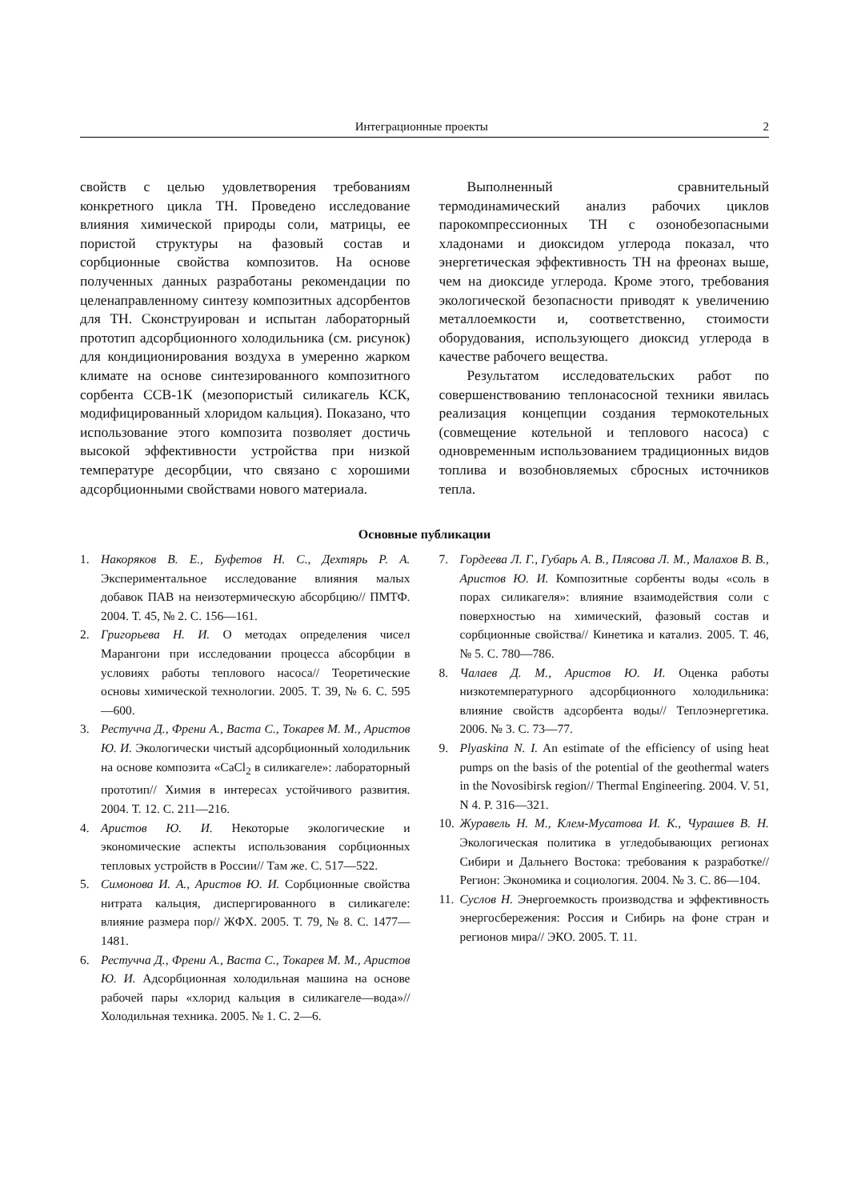Интеграционные проекты 2
свойств с целью удовлетворения требованиям конкретного цикла ТН. Проведено исследование влияния химической природы соли, матрицы, ее пористой структуры на фазовый состав и сорбционные свойства композитов. На основе полученных данных разработаны рекомендации по целенаправленному синтезу композитных адсорбентов для ТН. Сконструирован и испытан лабораторный прототип адсорбционного холодильника (см. рисунок) для кондиционирования воздуха в умеренно жарком климате на основе синтезированного композитного сорбента ССВ-1К (мезопористый силикагель КСК, модифицированный хлоридом кальция). Показано, что использование этого композита позволяет достичь высокой эффективности устройства при низкой температуре десорбции, что связано с хорошими адсорбционными свойствами нового материала.
Выполненный сравнительный термодинамический анализ рабочих циклов парокомпрессионных ТН с озонобезопасными хладонами и диоксидом углерода показал, что энергетическая эффективность ТН на фреонах выше, чем на диоксиде углерода. Кроме этого, требования экологической безопасности приводят к увеличению металлоемкости и, соответственно, стоимости оборудования, использующего диоксид углерода в качестве рабочего вещества.
Результатом исследовательских работ по совершенствованию теплонасосной техники явилась реализация концепции создания термокотельных (совмещение котельной и теплового насоса) с одновременным использованием традиционных видов топлива и возобновляемых сбросных источников тепла.
Основные публикации
1. Накоряков В. Е., Буфетов Н. С., Дехтярь Р. А. Экспериментальное исследование влияния малых добавок ПАВ на неизотермическую абсорбцию// ПМТФ. 2004. Т. 45, № 2. С. 156—161.
2. Григорьева Н. И. О методах определения чисел Марангони при исследовании процесса абсорбции в условиях работы теплового насоса// Теоретические основы химической технологии. 2005. Т. 39, № 6. С. 595—600.
3. Рестучча Д., Френи А., Васта С., Токарев М. М., Аристов Ю. И. Экологически чистый адсорбционный холодильник на основе композита «CaCl<sub>2</sub> в силикагеле»: лабораторный прототип// Химия в интересах устойчивого развития. 2004. Т. 12. С. 211—216.
4. Аристов Ю. И. Некоторые экологические и экономические аспекты использования сорбционных тепловых устройств в России// Там же. С. 517—522.
5. Симонова И. А., Аристов Ю. И. Сорбционные свойства нитрата кальция, диспергированного в силикагеле: влияние размера пор// ЖФХ. 2005. Т. 79, № 8. С. 1477—1481.
6. Рестучча Д., Френи А., Васта С., Токарев М. М., Аристов Ю. И. Адсорбционная холодильная машина на основе рабочей пары «хлорид кальция в силикагеле—вода»// Холодильная техника. 2005. № 1. С. 2—6.
7. Гордеева Л. Г., Губарь А. В., Плясова Л. М., Малахов В. В., Аристов Ю. И. Композитные сорбенты воды «соль в порах силикагеля»: влияние взаимодействия соли с поверхностью на химический, фазовый состав и сорбционные свойства// Кинетика и катализ. 2005. Т. 46, № 5. С. 780—786.
8. Чалаев Д. М., Аристов Ю. И. Оценка работы низкотемпературного адсорбционного холодильника: влияние свойств адсорбента воды// Теплоэнергетика. 2006. № 3. С. 73—77.
9. Plyaskina N. I. An estimate of the efficiency of using heat pumps on the basis of the potential of the geothermal waters in the Novosibirsk region// Thermal Engineering. 2004. V. 51, N 4. P. 316—321.
10. Журавель Н. М., Клем-Мусатова И. К., Чурашев В. Н. Экологическая политика в угледобывающих регионах Сибири и Дальнего Востока: требования к разработке// Регион: Экономика и социология. 2004. № 3. С. 86—104.
11. Суслов Н. Энергоемкость производства и эффективность энергосбережения: Россия и Сибирь на фоне стран и регионов мира// ЭКО. 2005. Т. 11.